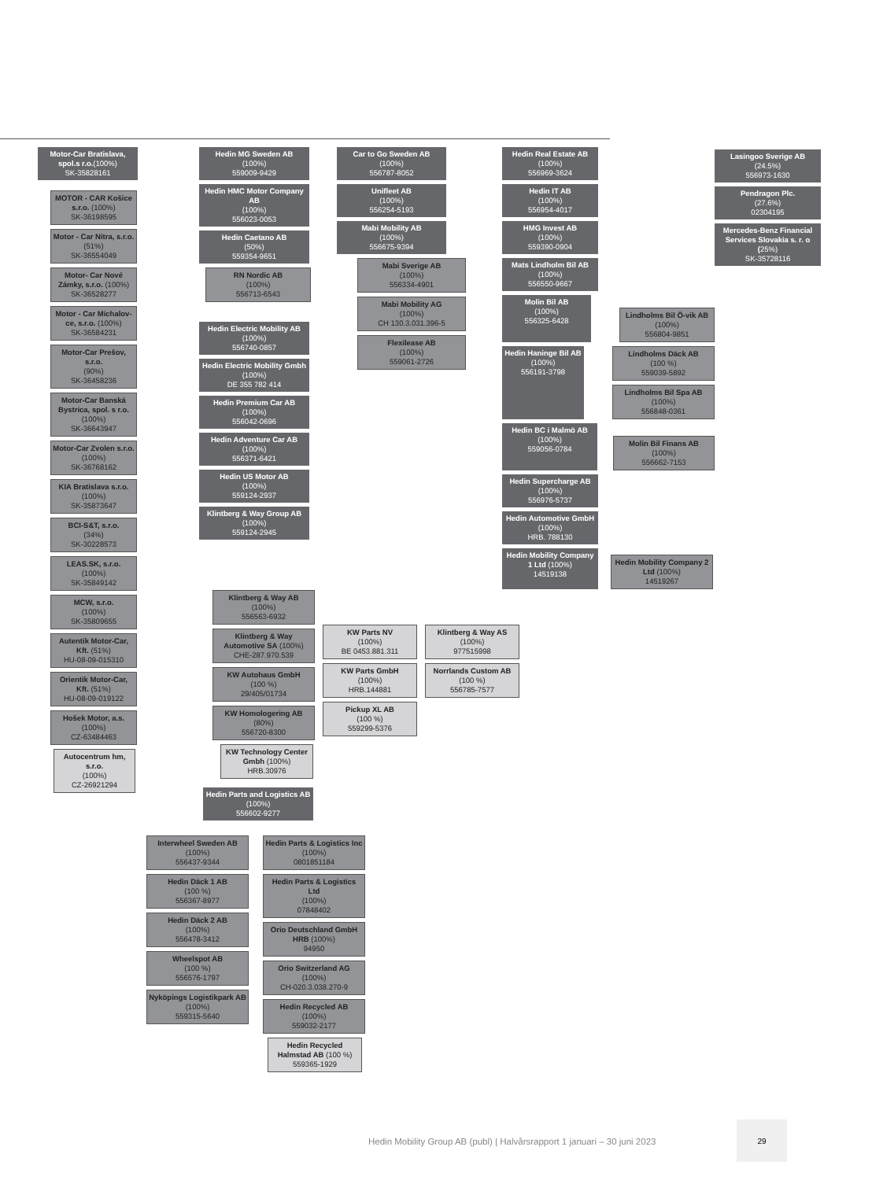Motor-Car Bratislava, spol.s r.o.(100%)
SK-35828161
MOTOR - CAR Košice s.r.o. (100%)
SK-36198595
Motor - Car Nitra, s.r.o.
(51%)
SK-36554049
Motor- Car Nové Zámky, s.r.o. (100%)
SK-36528277
Motor - Car Michalov­ce, s.r.o. (100%)
SK-36584231
Motor-Car Prešov, s.r.o.
(90%)
SK-36458236
Motor-Car Banská Bystri­ca, spol. s r.o. (100%)
SK-36643947
Motor-Car Zvolen s.r.o.
(100%)
SK-36768162
KIA Bratislava s.r.o.
(100%)
SK-35873647
BCI-S&T, s.r.o.
(34%)
SK-30228573
LEAS.SK, s.r.o.
(100%)
SK-35849142
MCW, s.r.o.
(100%)
SK-35809655
Autentik Motor-Car, Kft. (51%)
HU-08-09-015310
Orientik Motor-Car, Kft. (51%)
HU-08-09-019122
Hošek Motor, a.s.
(100%)
CZ-63484463
Autocentrum hm, s.r.o.
(100%)
CZ-26921294
Hedin MG Sweden AB
(100%)
559009-9429
Hedin HMC Motor Company AB
(100%)
556023-0053
Hedin Caetano AB
(50%)
559354-9651
RN Nordic AB
(100%)
556713-6543
Hedin Electric Mobility AB
(100%)
556740-0857
Hedin Electric Mobility Gmbh
(100%)
DE 355 782 414
Hedin Premium Car AB
(100%)
556042-0696
Hedin Adventure Car AB (100%)
556371-6421
Hedin US Motor AB
(100%)
559124-2937
Klintberg & Way Group AB
(100%)
559124-2945
Car to Go Sweden AB
(100%)
556787-8052
Unifleet AB
(100%)
556254-5193
Mabi Mobility AB
(100%)
556675-9394
Mabi Sverige AB
(100%)
556334-4901
Mabi Mobility AG
(100%)
CH 130.3.031.396-5
Flexilease AB
(100%)
559061-2726
Hedin Real Estate AB
(100%)
556969-3624
Hedin IT AB
(100%)
556954-4017
HMG Invest AB
(100%)
559390-0904
Mats Lindholm Bil AB
(100%)
556550-9667
Molin Bil AB
(100%)
556325-6428
Lindholms Bil Ö-vik AB
(100%)
556804-9851
Hedin Haninge Bil AB
(100%)
556191-3798
Lindholms Däck AB
(100 %)
559039-5892
Lindholms Bil Spa AB
(100%)
556848-0361
Hedin BC i Malmö AB
(100%)
559056-0784
Molin Bil Finans AB
(100%)
556662-7153
Hedin Supercharge AB
(100%)
556976-5737
Hedin Automotive GmbH
(100%)
HRB. 788130
Hedin Mobility Company 1 Ltd (100%)
14519138
Hedin Mobility Company 2 Ltd (100%)
14519267
Lasingoo Sverige AB
(24.5%)
556973-1630
Pendragon Plc.
(27.6%)
02304195
Mercedes-Benz Financial Services Slovakia s. r. o (25%)
SK-35728116
Klintberg & Way AB
(100%)
556563-6932
Klintberg & Way Automotive SA (100%)
CHE-287.970.539
KW Autohaus GmbH
(100 %)
29/405/01734
KW Homologering AB
(80%)
556720-8300
KW Technology Center Gmbh (100%)
HRB.30976
KW Parts NV
(100%)
BE 0453.881.311
KW Parts GmbH
(100%)
HRB.144881
Pickup XL AB
(100 %)
559299-5376
Klintberg & Way AS
(100%)
977515998
Norrlands Custom AB
(100 %)
556785-7577
Hedin Parts and Logistics AB
(100%)
556602-9277
Interwheel Sweden AB
(100%)
556437-9344
Hedin Däck 1 AB
(100 %)
556367-8977
Hedin Däck 2 AB
(100%)
556478-3412
Wheelspot AB
(100 %)
556576-1797
Nyköpings Logistikpark AB
(100%)
559315-5640
Hedin Parts & Logistics Inc
(100%)
0801851184
Hedin Parts & Logistics Ltd
(100%)
07848402
Orio Deutschland GmbH HRB (100%)
94950
Orio Switzerland AG
(100%)
CH-020.3.038.270-9
Hedin Recycled AB
(100%)
559032-2177
Hedin Recycled Halmstad AB (100 %)
559365-1929
Hedin Mobility Group AB (publ) | Halvårsrapport 1 januari – 30 juni 2023
29